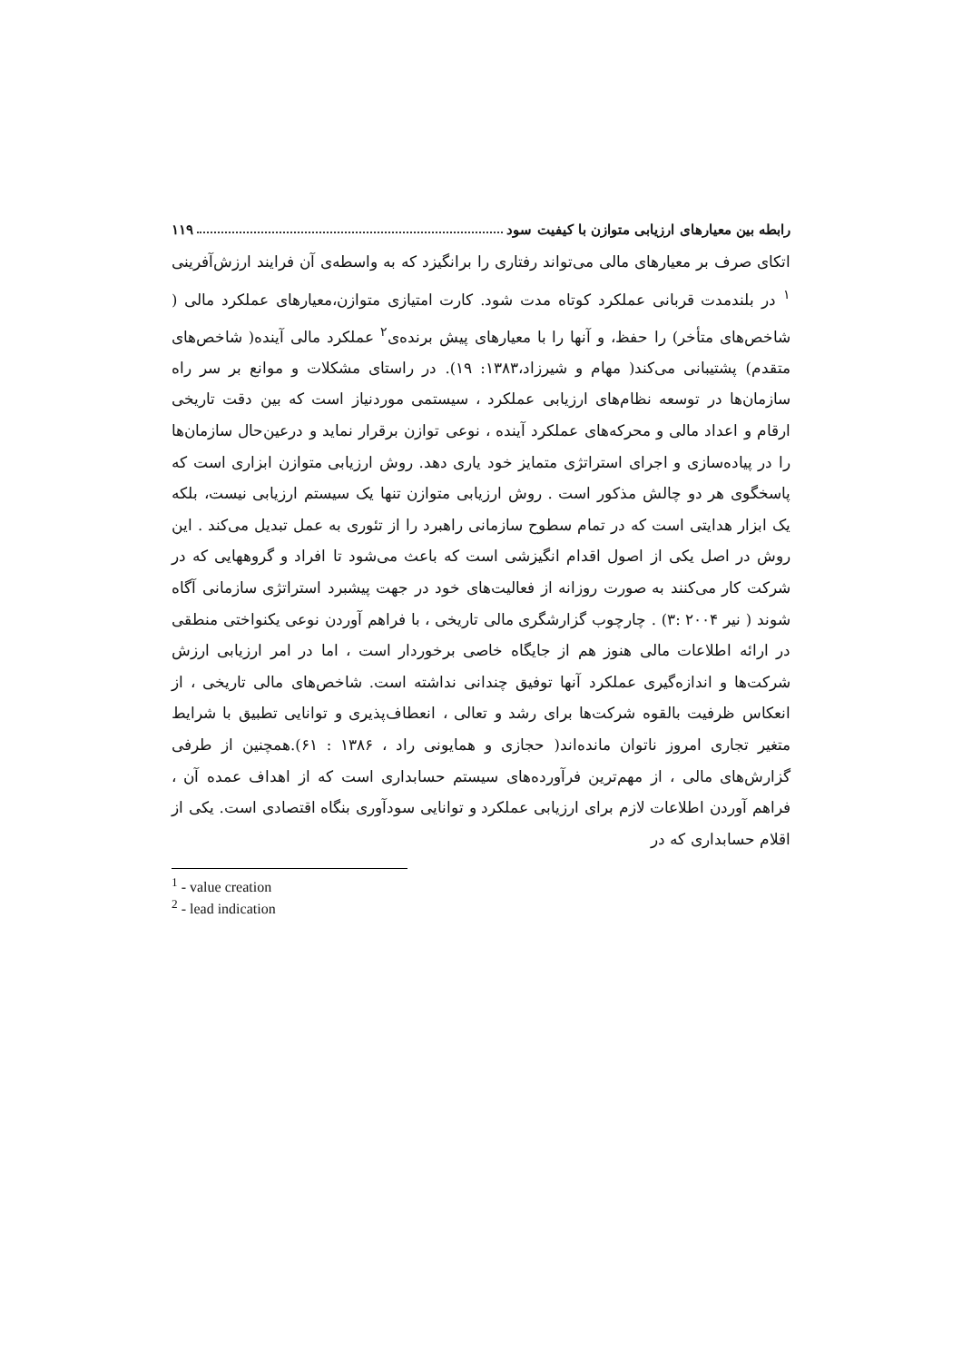رابطه بین معیارهای ارزیابی متوازن با کیفیت سود ۱۱۹
اتکای صرف بر معیارهای مالی می‌تواند رفتاری را برانگیزد که به واسطه‌ی آن فرایند ارزش‌آفرینی <sup>۱</sup> در بلندمدت قربانی عملکرد کوتاه مدت شود. کارت امتیازی متوازن،معیارهای عملکرد مالی ( شاخص‌های متأخر) را حفظ، و آنها را با معیارهای پیش برنده‌ی<sup>۲</sup> عملکرد مالی آینده( شاخص‌های متقدم) پشتیبانی می‌کند( مهام و شیرزاد،۱۳۸۳: ۱۹). در راستای مشکلات و موانع بر سر راه سازمان‌ها در توسعه نظام‌های ارزیابی عملکرد ، سیستمی موردنیاز است که بین دقت تاریخی ارقام و اعداد مالی و محرکه‌های عملکرد آینده ، نوعی توازن برقرار نماید و درعین‌حال سازمان‌ها را در پیاده‌سازی و اجرای استراتژی متمایز خود یاری دهد. روش ارزیابی متوازن ابزاری است که پاسخگوی هر دو چالش مذکور است . روش ارزیابی متوازن تنها یک سیستم ارزیابی نیست، بلکه یک ابزار هدایتی است که در تمام سطوح سازمانی راهبرد را از تئوری به عمل تبدیل می‌کند . این روش در اصل یکی از اصول اقدام انگیزشی است که باعث می‌شود تا افراد و گروههایی که در شرکت کار می‌کنند به صورت روزانه از فعالیت‌های خود در جهت پیشبرد استراتژی سازمانی آگاه شوند ( نیر ۲۰۰۴ :۳) . چارچوب گزارشگری مالی تاریخی ، با فراهم آوردن نوعی یکنواختی منطقی در ارائه اطلاعات مالی هنوز هم از جایگاه خاصی برخوردار است ، اما در امر ارزیابی ارزش شرکت‌ها و اندازه‌گیری عملکرد آنها توفیق چندانی نداشته است. شاخص‌های مالی تاریخی ، از انعکاس ظرفیت بالقوه شرکت‌ها برای رشد و تعالی ، انعطاف‌پذیری و توانایی تطبیق با شرایط متغیر تجاری امروز ناتوان مانده‌اند( حجازی و همایونی راد ، ۱۳۸۶ : ۶۱).همچنین از طرفی گزارش‌های مالی ، از مهم‌ترین فرآورده‌های سیستم حسابداری است که از اهداف عمده آن ، فراهم آوردن اطلاعات لازم برای ارزیابی عملکرد و توانایی سودآوری بنگاه اقتصادی است. یکی از اقلام حسابداری که در
<sup>1</sup> - value creation
<sup>2</sup> - lead indication